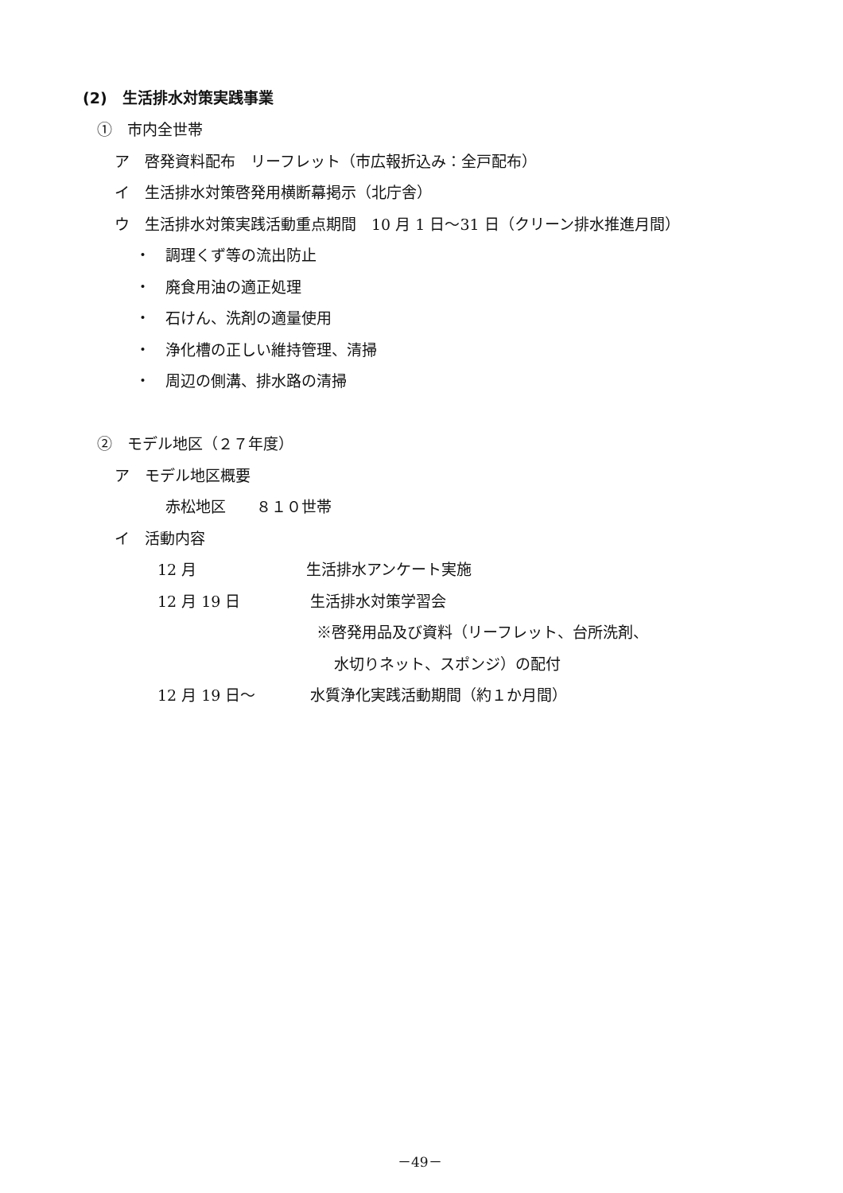(2)　生活排水対策実践事業
①　市内全世帯
ア　啓発資料配布　リーフレット（市広報折込み：全戸配布）
イ　生活排水対策啓発用横断幕掲示（北庁舎）
ウ　生活排水対策実践活動重点期間　10 月 1 日～31 日（クリーン排水推進月間）
・　調理くず等の流出防止
・　廃食用油の適正処理
・　石けん、洗剤の適量使用
・　浄化槽の正しい維持管理、清掃
・　周辺の側溝、排水路の清掃
②　モデル地区（２７年度）
ア　モデル地区概要
赤松地区　　８１０世帯
イ　活動内容
12 月 生活排水アンケート実施
12 月 19 日 生活排水対策学習会
※啓発用品及び資料（リーフレット、台所洗剤、
水切りネット、スポンジ）の配付
12 月 19 日～ 水質浄化実践活動期間（約１か月間）
－49－